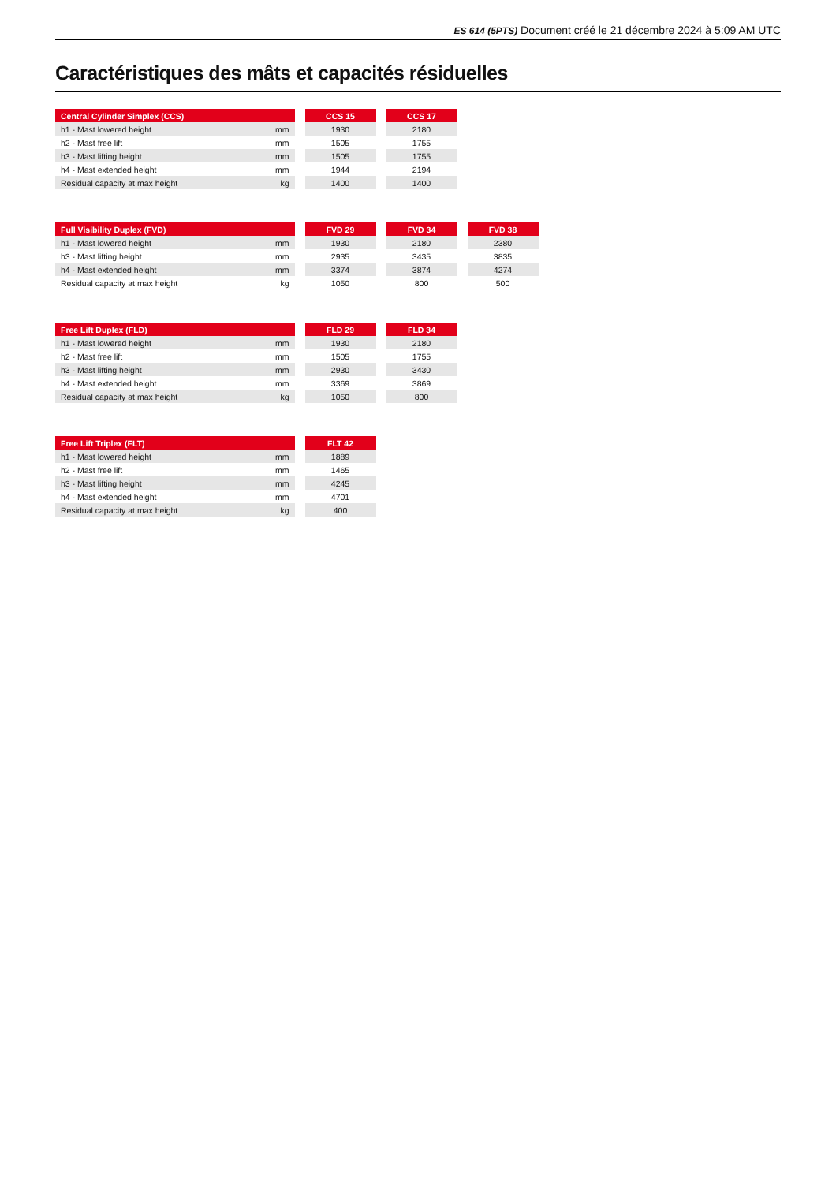ES 614 (5PTS) Document créé le 21 décembre 2024 à 5:09 AM UTC
Caractéristiques des mâts et capacités résiduelles
| Central Cylinder Simplex (CCS) | | | CCS 15 | | CCS 17 |
| --- | --- | --- | --- | --- | --- |
| h1 - Mast lowered height | mm | | 1930 | | 2180 |
| h2 - Mast free lift | mm | | 1505 | | 1755 |
| h3 - Mast lifting height | mm | | 1505 | | 1755 |
| h4 - Mast extended height | mm | | 1944 | | 2194 |
| Residual capacity at max height | kg | | 1400 | | 1400 |
| Full Visibility Duplex (FVD) | | | FVD 29 | | FVD 34 | | FVD 38 |
| --- | --- | --- | --- | --- | --- | --- | --- |
| h1 - Mast lowered height | mm | | 1930 | | 2180 | | 2380 |
| h3 - Mast lifting height | mm | | 2935 | | 3435 | | 3835 |
| h4 - Mast extended height | mm | | 3374 | | 3874 | | 4274 |
| Residual capacity at max height | kg | | 1050 | | 800 | | 500 |
| Free Lift Duplex (FLD) | | | FLD 29 | | FLD 34 |
| --- | --- | --- | --- | --- | --- |
| h1 - Mast lowered height | mm | | 1930 | | 2180 |
| h2 - Mast free lift | mm | | 1505 | | 1755 |
| h3 - Mast lifting height | mm | | 2930 | | 3430 |
| h4 - Mast extended height | mm | | 3369 | | 3869 |
| Residual capacity at max height | kg | | 1050 | | 800 |
| Free Lift Triplex (FLT) | | | FLT 42 |
| --- | --- | --- | --- |
| h1 - Mast lowered height | mm | | 1889 |
| h2 - Mast free lift | mm | | 1465 |
| h3 - Mast lifting height | mm | | 4245 |
| h4 - Mast extended height | mm | | 4701 |
| Residual capacity at max height | kg | | 400 |